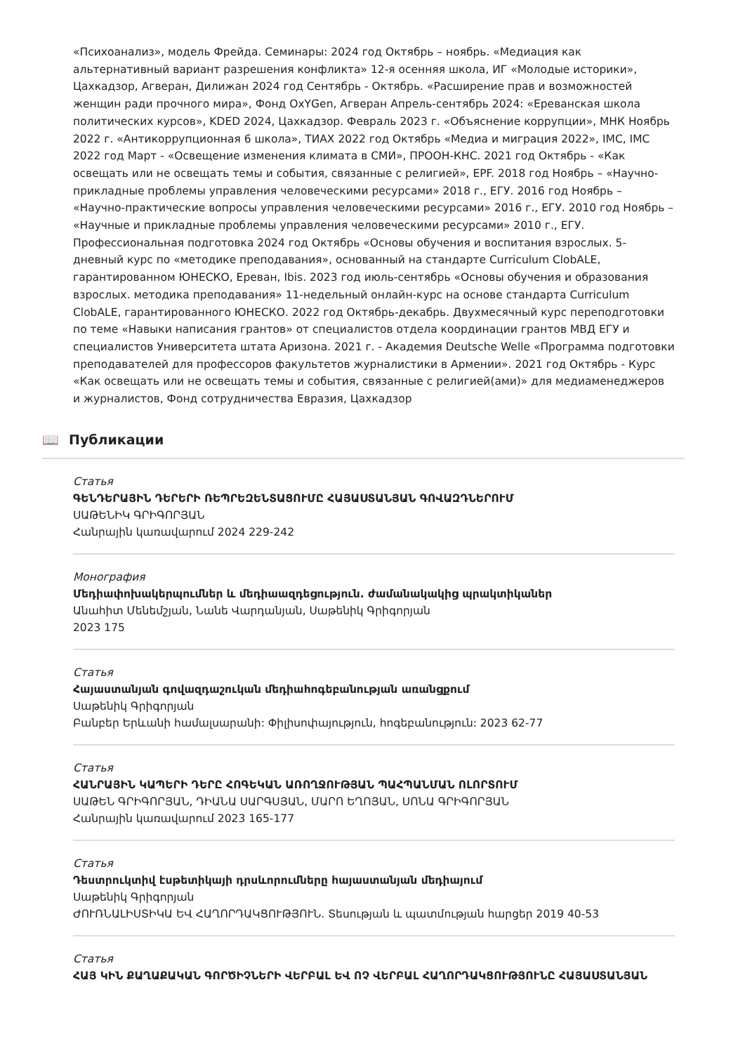«Психоанализ», модель Фрейда. Семинары: 2024 год Октябрь – ноябрь. «Медиация как альтернативный вариант разрешения конфликта» 12-я осенняя школа, ИГ «Молодые историки», Цахкадзор, Агверан, Дилижан 2024 год Сентябрь - Октябрь. «Расширение прав и возможностей женщин ради прочного мира», Фонд OxYGen, Агверан Апрель-сентябрь 2024: «Ереванская школа политических курсов», KDED 2024, Цахкадзор. Февраль 2023 г. «Объяснение коррупции», МНК Ноябрь 2022 г. «Антикоррупционная 6 школа», ТИАХ 2022 год Октябрь «Медиа и миграция 2022», IMC, IMC 2022 год Март - «Освещение изменения климата в СМИ», ПРООН-КНС. 2021 год Октябрь - «Как освещать или не освещать темы и события, связанные с религией», EPF. 2018 год Ноябрь – «Научно-прикладные проблемы управления человеческими ресурсами» 2018 г., ЕГУ. 2016 год Ноябрь – «Научно-практические вопросы управления человеческими ресурсами» 2016 г., ЕГУ. 2010 год Ноябрь – «Научные и прикладные проблемы управления человеческими ресурсами» 2010 г., ЕГУ. Профессиональная подготовка 2024 год Октябрь «Основы обучения и воспитания взрослых. 5-дневный курс по «методике преподавания», основанный на стандарте Curriculum ClobALE, гарантированном ЮНЕСКО, Ереван, Ibis. 2023 год июль-сентябрь «Основы обучения и образования взрослых. методика преподавания» 11-недельный онлайн-курс на основе стандарта Curriculum ClobALE, гарантированного ЮНЕСКО. 2022 год Октябрь-декабрь. Двухмесячный курс переподготовки по теме «Навыки написания грантов» от специалистов отдела координации грантов МВД ЕГУ и специалистов Университета штата Аризона. 2021 г. - Академия Deutsche Welle «Программа подготовки преподавателей для профессоров факультетов журналистики в Армении». 2021 год Октябрь - Курс «Как освещать или не освещать темы и события, связанные с религией(ами)» для медиаменеджеров и журналистов, Фонд сотрудничества Евразия, Цахкадзор
📖 Публикации
Статья
ԳԵՆԴԵՐԱՅԻՆ ԴԵՐԵՐԻ ՌԵՊՐԵԶԵՆՏԱՑՈՒՄԸ ՀԱՅԱՍՏԱՆՅԱՆ ԳՈՎԱԶԴՆԵՐՈՒՄ
ՍԱԹԵՆԻԿ ԳՐԻԳՈՐՅԱՆ
Հանրային կառավարում 2024 229-242
Монография
Մեդիափոխակերպումներ և մեդիաազդեցություն. ժամանակակից պրակտիկաներ
Անահիտ Մենեմշյան, Նանե Վարդանյան, Սաթենիկ Գրիգորյան
2023 175
Статья
Հայաստանյան գովազդաշուկան մեդիահոգեբանության առանցքում
Սաթենիկ Գրիգորյան
Բանբեր Երևանի համալսարանի: Փիլիսոփայություն, հոգեբանություն: 2023 62-77
Статья
ՀԱՆՐԱՅԻՆ ԿԱՊԵՐԻ ԴԵՐԸ ՀՈԳԵԿԱՆ ԱՌՈՂՋՈՒԹՅԱՆ ՊԱՀՊԱՆՄԱՆ ՈԼՈՐՏՈՒՄ
ՍԱԹԵՆ ԳՐԻԳՈՐՅԱՆ, ԴԻԱՆԱ ՍԱՐԳՍՅԱՆ, ՄԱՐՈ ԵՂՈՅԱՆ, ՍՈՆԱ ԳՐԻԳՈՐՅԱՆ
Հանրային կառավարում 2023 165-177
Статья
Դեստրուկտիվ էսթետիկայի դրսևորումները հայաստանյան մեդիայում
Սաթենիկ Գրիգորյան
ԺՈՒՌՆԱԼԻՍՏԻԿԱ ԵՎ ՀԱՂՈՐԴԱԿՑՈՒԹՅՈՒՆ. Տեսության և պատմության հարցեր 2019 40-53
Статья
ՀԱՅ ԿԻՆ ՔԱՂԱՔԱԿԱՆ ԳՈՐԾԻՉՆԵՐԻ ՎԵՐԲԱԼ ԵՎ ՈՉ ՎԵՐԲԱԼ ՀԱՂՈՐԴԱԿՑՈՒԹՅՈՒՆԸ ՀԱՅԱՍՏԱՆՅԱՆ